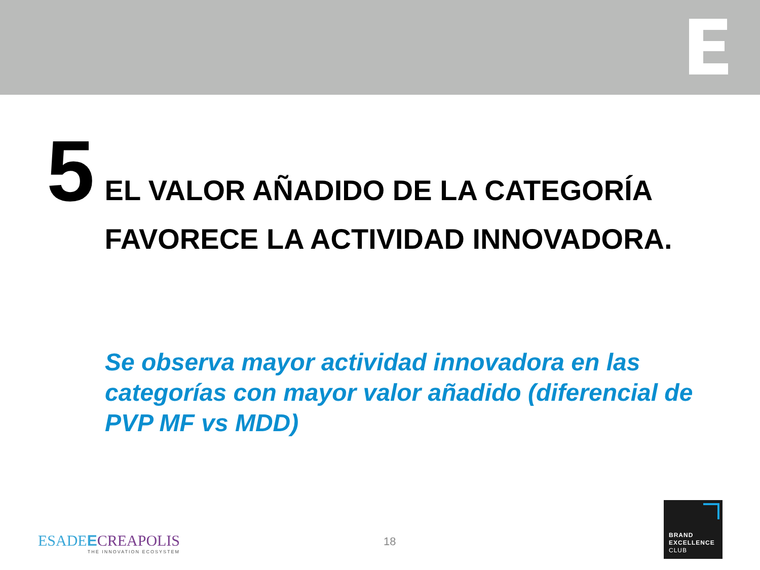5
EL VALOR AÑADIDO DE LA CATEGORÍA
FAVORECE LA ACTIVIDAD INNOVADORA.
Se observa mayor actividad innovadora en las categorías con mayor valor añadido (diferencial de PVP MF vs MDD)
ESADEECREAPOLIS
THE INNOVATION ECOSYSTEM
18
BRAND
EXCELLENCE
CLUB